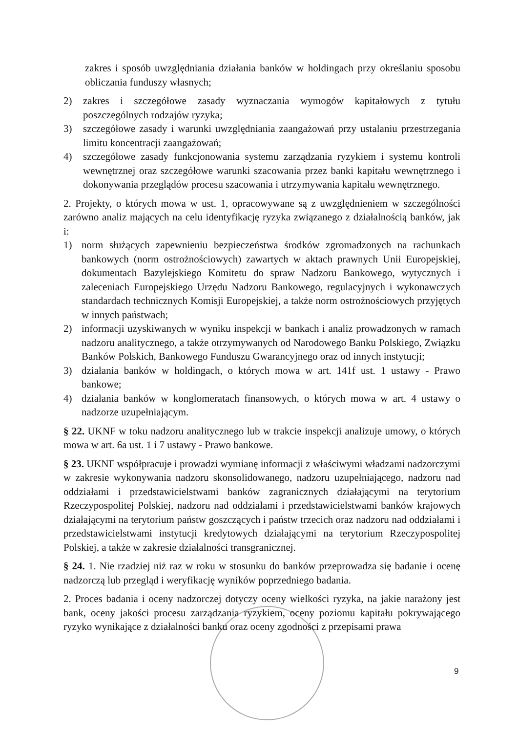zakres i sposób uwzględniania działania banków w holdingach przy określaniu sposobu obliczania funduszy własnych;
2) zakres i szczegółowe zasady wyznaczania wymogów kapitałowych z tytułu poszczególnych rodzajów ryzyka;
3) szczegółowe zasady i warunki uwzględniania zaangażowań przy ustalaniu przestrzegania limitu koncentracji zaangażowań;
4) szczegółowe zasady funkcjonowania systemu zarządzania ryzykiem i systemu kontroli wewnętrznej oraz szczegółowe warunki szacowania przez banki kapitału wewnętrznego i dokonywania przeglądów procesu szacowania i utrzymywania kapitału wewnętrznego.
2. Projekty, o których mowa w ust. 1, opracowywane są z uwzględnieniem w szczególności zarówno analiz mających na celu identyfikację ryzyka związanego z działalnością banków, jak i:
1) norm służących zapewnieniu bezpieczeństwa środków zgromadzonych na rachunkach bankowych (norm ostrożnościowych) zawartych w aktach prawnych Unii Europejskiej, dokumentach Bazylejskiego Komitetu do spraw Nadzoru Bankowego, wytycznych i zaleceniach Europejskiego Urzędu Nadzoru Bankowego, regulacyjnych i wykonawczych standardach technicznych Komisji Europejskiej, a także norm ostrożnościowych przyjętych w innych państwach;
2) informacji uzyskiwanych w wyniku inspekcji w bankach i analiz prowadzonych w ramach nadzoru analitycznego, a także otrzymywanych od Narodowego Banku Polskiego, Związku Banków Polskich, Bankowego Funduszu Gwarancyjnego oraz od innych instytucji;
3) działania banków w holdingach, o których mowa w art. 141f ust. 1 ustawy - Prawo bankowe;
4) działania banków w konglomeratach finansowych, o których mowa w art. 4 ustawy o nadzorze uzupełniającym.
§ 22. UKNF w toku nadzoru analitycznego lub w trakcie inspekcji analizuje umowy, o których mowa w art. 6a ust. 1 i 7 ustawy - Prawo bankowe.
§ 23. UKNF współpracuje i prowadzi wymianę informacji z właściwymi władzami nadzorczymi w zakresie wykonywania nadzoru skonsolidowanego, nadzoru uzupełniającego, nadzoru nad oddziałami i przedstawicielstwami banków zagranicznych działającymi na terytorium Rzeczypospolitej Polskiej, nadzoru nad oddziałami i przedstawicielstwami banków krajowych działającymi na terytorium państw goszczących i państw trzecich oraz nadzoru nad oddziałami i przedstawicielstwami instytucji kredytowych działającymi na terytorium Rzeczypospolitej Polskiej, a także w zakresie działalności transgranicznej.
§ 24. 1. Nie rzadziej niż raz w roku w stosunku do banków przeprowadza się badanie i ocenę nadzorczą lub przegląd i weryfikację wyników poprzedniego badania.
2. Proces badania i oceny nadzorczej dotyczy oceny wielkości ryzyka, na jakie narażony jest bank, oceny jakości procesu zarządzania ryzykiem, oceny poziomu kapitału pokrywającego ryzyko wynikające z działalności banku oraz oceny zgodności z przepisami prawa
9